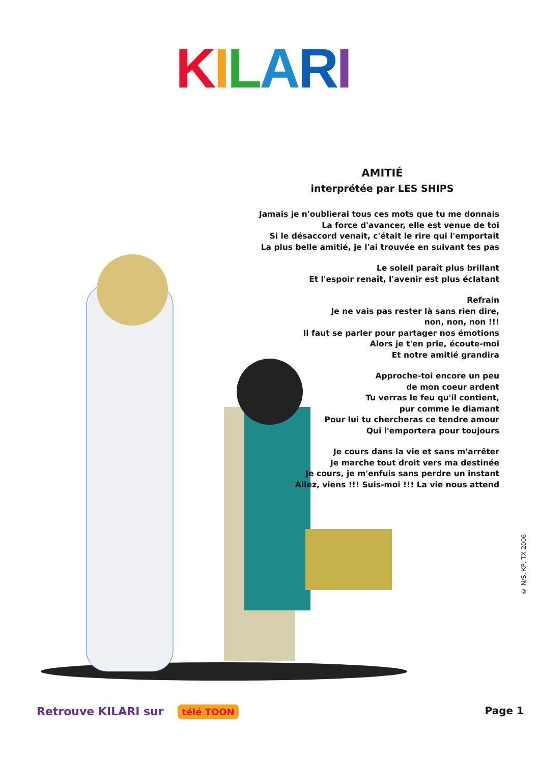KILARI
AMITIÉ
interprétée par LES SHIPS
Jamais je n'oublierai tous ces mots que tu me donnais
La force d'avancer, elle est venue de toi
Si le désaccord venait, c'était le rire qui l'emportait
La plus belle amitié, je l'ai trouvée en suivant tes pas
Le soleil paraît plus brillant
Et l'espoir renaît, l'avenir est plus éclatant
Refrain
Je ne vais pas rester là sans rien dire,
non, non, non !!!
Il faut se parler pour partager nos émotions
Alors je t'en prie, écoute-moi
Et notre amitié grandira
Approche-toi encore un peu
de mon coeur ardent
Tu verras le feu qu'il contient,
pur comme le diamant
Pour lui tu chercheras ce tendre amour
Qui l'emportera pour toujours
Je cours dans la vie et sans m'arrêter
Je marche tout droit vers ma destinée
Je cours, je m'enfuis sans perdre un instant
Allez, viens !!! Suis-moi !!! La vie nous attend
© N/S, KP, TX 2006
Retrouve KILARI sur télé TOON Page 1